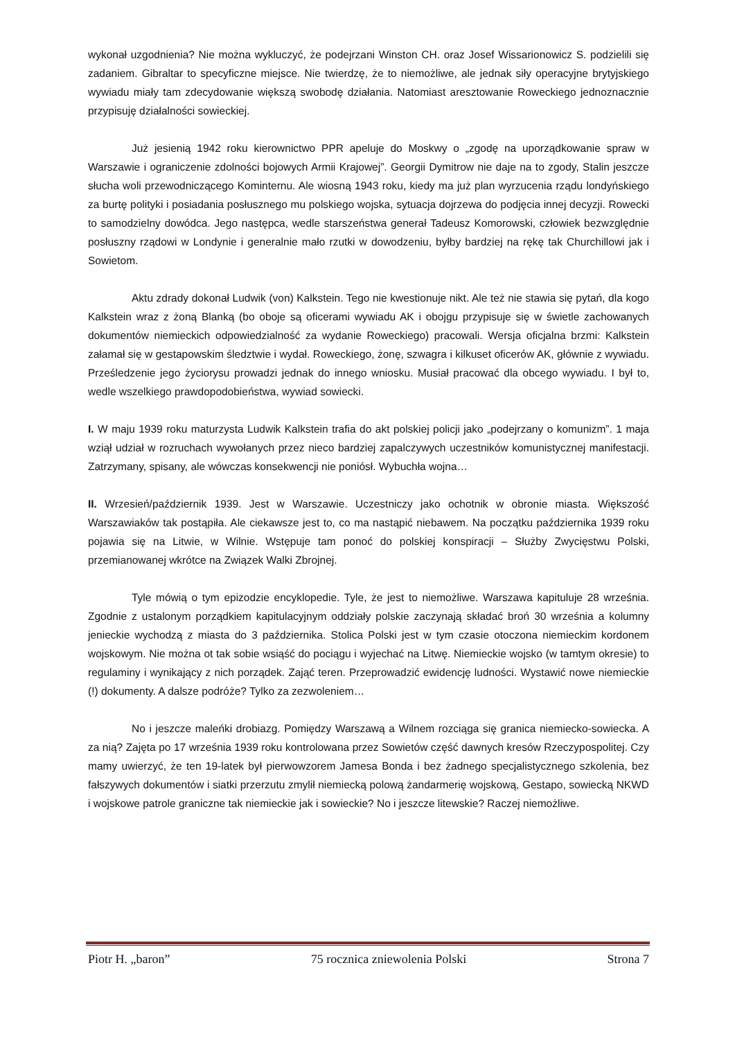wykonał uzgodnienia? Nie można wykluczyć, że podejrzani Winston CH. oraz Josef Wissarionowicz S. podzielili się zadaniem. Gibraltar to specyficzne miejsce. Nie twierdzę, że to niemożliwe, ale jednak siły operacyjne brytyjskiego wywiadu miały tam zdecydowanie większą swobodę działania. Natomiast aresztowanie Roweckiego jednoznacznie przypisuję działalności sowieckiej.
Już jesienią 1942 roku kierownictwo PPR apeluje do Moskwy o „zgodę na uporządkowanie spraw w Warszawie i ograniczenie zdolności bojowych Armii Krajowej”. Georgii Dymitrow nie daje na to zgody, Stalin jeszcze słucha woli przewodniczącego Kominternu. Ale wiosną 1943 roku, kiedy ma już plan wyrzucenia rządu londyńskiego za burtę polityki i posiadania posłusznego mu polskiego wojska, sytuacja dojrzewa do podjęcia innej decyzji. Rowecki to samodzielny dowódca. Jego następca, wedle starszeństwa generał Tadeusz Komorowski, człowiek bezwzględnie posłuszny rządowi w Londynie i generalnie mało rzutki w dowodzeniu, byłby bardziej na rękę tak Churchillowi jak i Sowietom.
Aktu zdrady dokonał Ludwik (von) Kalkstein. Tego nie kwestionuje nikt. Ale też nie stawia się pytań, dla kogo Kalkstein wraz z żoną Blanką (bo oboje są oficerami wywiadu AK i obojgu przypisuje się w świetle zachowanych dokumentów niemieckich odpowiedzialność za wydanie Roweckiego) pracowali. Wersja oficjalna brzmi: Kalkstein załamał się w gestapowskim śledztwie i wydał. Roweckiego, żonę, szwagra i kilkuset oficerów AK, głównie z wywiadu. Prześledzenie jego życiorysu prowadzi jednak do innego wniosku. Musiał pracować dla obcego wywiadu. I był to, wedle wszelkiego prawdopodobieństwa, wywiad sowiecki.
I. W maju 1939 roku maturzysta Ludwik Kalkstein trafia do akt polskiej policji jako „podejrzany o komunizm”. 1 maja wziął udział w rozruchach wywołanych przez nieco bardziej zapalczywych uczestników komunistycznej manifestacji. Zatrzymany, spisany, ale wówczas konsekwencji nie poniósł. Wybuchła wojna…
II. Wrzesień/październik 1939. Jest w Warszawie. Uczestniczy jako ochotnik w obronie miasta. Większość Warszawiaków tak postąpiła. Ale ciekawsze jest to, co ma nastąpić niebawem. Na początku października 1939 roku pojawia się na Litwie, w Wilnie. Wstępuje tam ponoć do polskiej konspiracji – Służby Zwycięstwu Polski, przemianowanej wkrótce na Związek Walki Zbrojnej.
Tyle mówią o tym epizodzie encyklopedie. Tyle, że jest to niemożliwe. Warszawa kapituluje 28 września. Zgodnie z ustalonym porządkiem kapitulacyjnym oddziały polskie zaczynają składać broń 30 września a kolumny jenieckie wychodzą z miasta do 3 października. Stolica Polski jest w tym czasie otoczona niemieckim kordonem wojskowym. Nie można ot tak sobie wsiąść do pociągu i wyjechać na Litwę. Niemieckie wojsko (w tamtym okresie) to regulaminy i wynikający z nich porządek. Zająć teren. Przeprowadzić ewidencję ludności. Wystawić nowe niemieckie (!) dokumenty. A dalsze podróże? Tylko za zezwoleniem…
No i jeszcze maleńki drobiazg. Pomiędzy Warszawą a Wilnem rozciąga się granica niemiecko-sowiecka. A za nią? Zajęta po 17 września 1939 roku kontrolowana przez Sowietów część dawnych kresów Rzeczypospolitej. Czy mamy uwierzyć, że ten 19-latek był pierwowzorem Jamesa Bonda i bez żadnego specjalistycznego szkolenia, bez fałszywych dokumentów i siatki przerzutu zmylił niemiecką polową żandarmerię wojskową, Gestapo, sowiecką NKWD i wojskowe patrole graniczne tak niemieckie jak i sowieckie? No i jeszcze litewskie? Raczej niemożliwe.
Piotr H. „baron” 75 rocznica zniewolenia Polski Strona 7